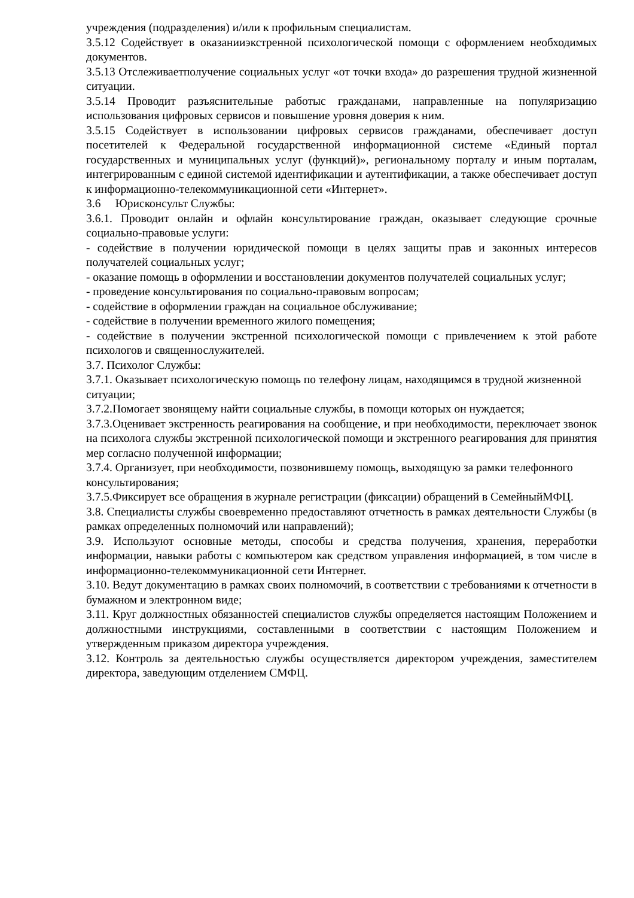учреждения (подразделения) и/или к профильным специалистам.
3.5.12 Содействует в оказанииэкстренной психологической помощи с оформлением необходимых документов.
3.5.13 Отслеживаетполучение социальных услуг «от точки входа» до разрешения трудной жизненной ситуации.
3.5.14 Проводит разъяснительные работыс гражданами, направленные на популяризацию использования цифровых сервисов и повышение уровня доверия к ним.
3.5.15 Содействует в использовании цифровых сервисов гражданами, обеспечивает доступ посетителей к Федеральной государственной информационной системе «Единый портал государственных и муниципальных услуг (функций)», региональному порталу и иным порталам, интегрированным с единой системой идентификации и аутентификации, а также обеспечивает доступ к информационно-телекоммуникационной сети «Интернет».
3.6 Юрисконсульт Службы:
3.6.1. Проводит онлайн и офлайн консультирование граждан, оказывает следующие срочные социально-правовые услуги:
- содействие в получении юридической помощи в целях защиты прав и законных интересов получателей социальных услуг;
- оказание помощь в оформлении и восстановлении документов получателей социальных услуг;
- проведение консультирования по социально-правовым вопросам;
- содействие в оформлении граждан на социальное обслуживание;
- содействие в получении временного жилого помещения;
- содействие в получении экстренной психологической помощи с привлечением к этой работе психологов и священнослужителей.
3.7. Психолог Службы:
3.7.1. Оказывает психологическую помощь по телефону лицам, находящимся в трудной жизненной ситуации;
3.7.2.Помогает звонящему найти социальные службы, в помощи которых он нуждается;
3.7.3.Оценивает экстренность реагирования на сообщение, и при необходимости, переключает звонок на психолога службы экстренной психологической помощи и экстренного реагирования для принятия мер согласно полученной информации;
3.7.4. Организует, при необходимости, позвонившему помощь, выходящую за рамки телефонного консультирования;
3.7.5.Фиксирует все обращения в журнале регистрации (фиксации) обращений в СемейныйМФЦ.
3.8. Специалисты службы своевременно предоставляют отчетность в рамках деятельности Службы (в рамках определенных полномочий или направлений);
3.9. Используют основные методы, способы и средства получения, хранения, переработки информации, навыки работы с компьютером как средством управления информацией, в том числе в информационно-телекоммуникационной сети Интернет.
3.10. Ведут документацию в рамках своих полномочий, в соответствии с требованиями к отчетности в бумажном и электронном виде;
3.11. Круг должностных обязанностей специалистов службы определяется настоящим Положением и должностными инструкциями, составленными в соответствии с настоящим Положением и утвержденным приказом директора учреждения.
3.12. Контроль за деятельностью службы осуществляется директором учреждения, заместителем директора, заведующим отделением СМФЦ.